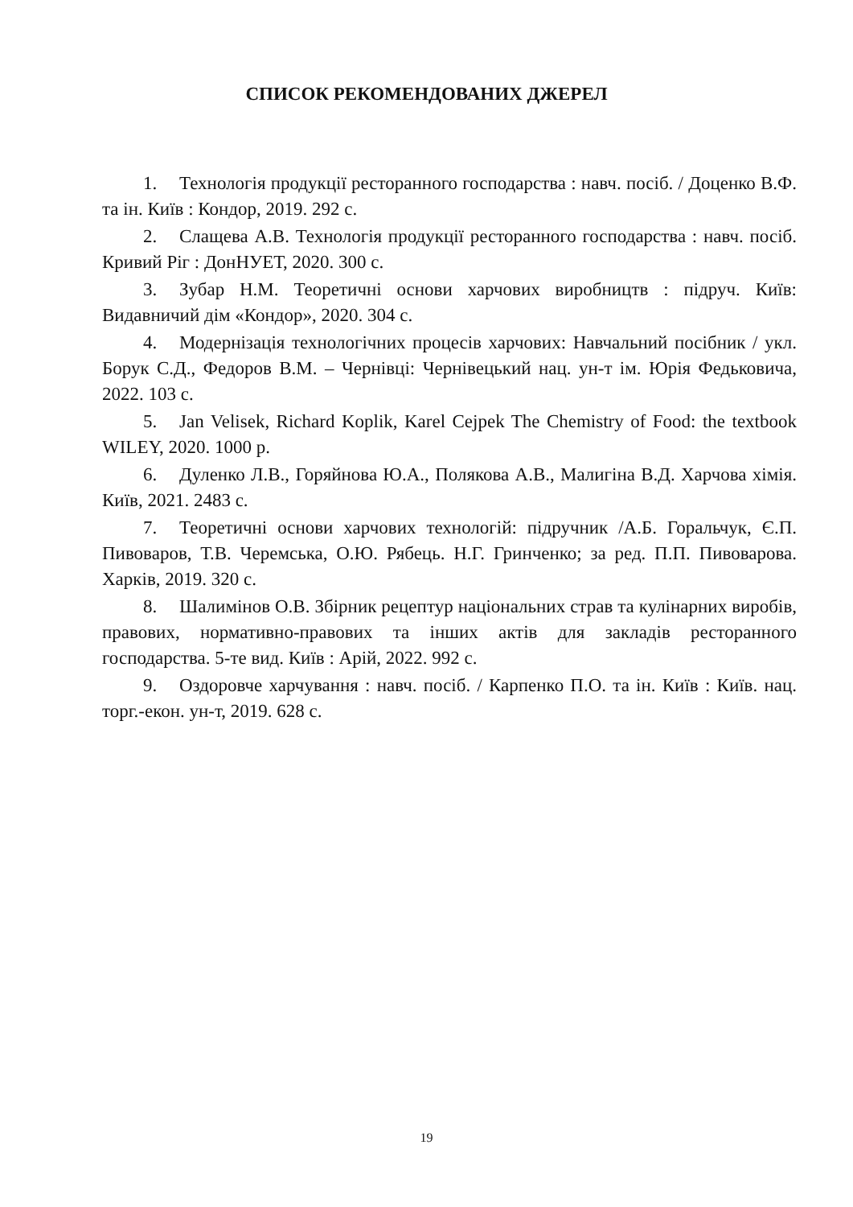СПИСОК РЕКОМЕНДОВАНИХ ДЖЕРЕЛ
1. Технологія продукції ресторанного господарства : навч. посіб. / Доценко В.Ф. та ін. Київ : Кондор, 2019. 292 с.
2. Слащева А.В. Технологія продукції ресторанного господарства : навч. посіб. Кривий Ріг : ДонНУЕТ, 2020. 300 с.
3. Зубар Н.М. Теоретичні основи харчових виробництв : підруч. Київ: Видавничий дім «Кондор», 2020. 304 с.
4. Модернізація технологічних процесів харчових: Навчальний посібник / укл. Борук С.Д., Федоров В.М. – Чернівці: Чернівецький нац. ун-т ім. Юрія Федьковича, 2022. 103 с.
5. Jan Velisek, Richard Koplik, Karel Cejpek The Chemistry of Food: the textbook WILEY, 2020. 1000 p.
6. Дуленко Л.В., Горяйнова Ю.А., Полякова А.В., Малигіна В.Д. Харчова хімія. Київ, 2021. 2483 с.
7. Теоретичні основи харчових технологій: підручник /А.Б. Горальчук, Є.П. Пивоваров, Т.В. Черемська, О.Ю. Рябець. Н.Г. Гринченко; за ред. П.П. Пивоварова. Харків, 2019. 320 с.
8. Шалимінов О.В. Збірник рецептур національних страв та кулінарних виробів, правових, нормативно-правових та інших актів для закладів ресторанного господарства. 5-те вид. Київ : Арій, 2022. 992 с.
9. Оздоровче харчування : навч. посіб. / Карпенко П.О. та ін. Київ : Київ. нац. торг.-екон. ун-т, 2019. 628 с.
19